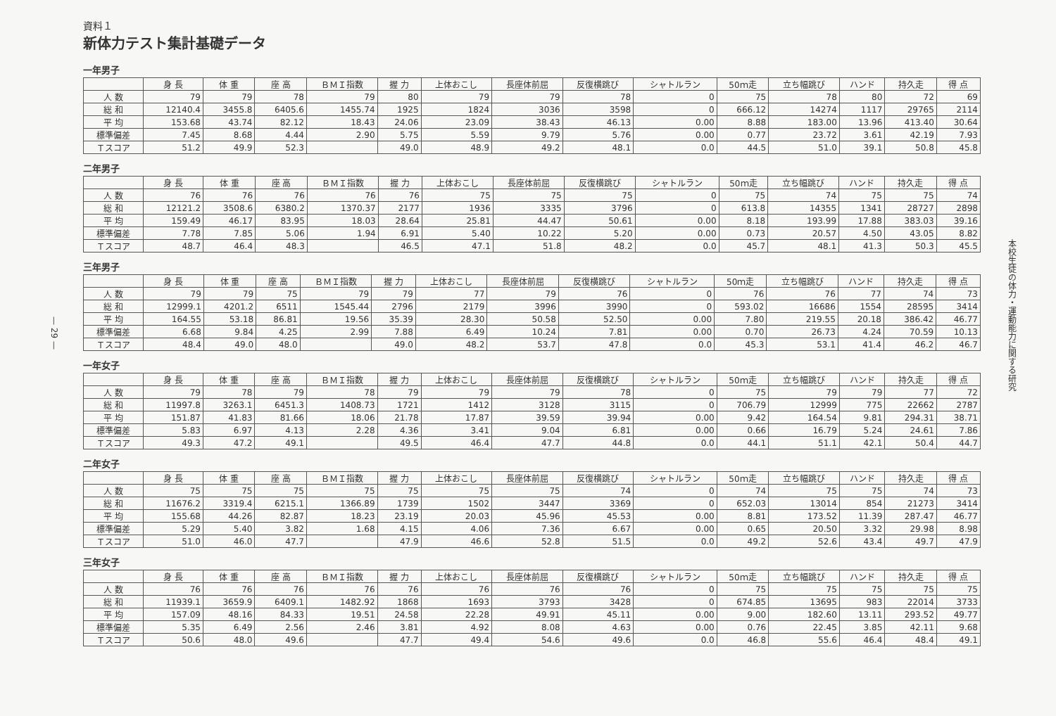— 29 —
資料１
新体力テスト集計基礎データ
一年男子
| | 身 長 | 体 重 | 座 高 | ＢＭＩ指数 | 握 力 | 上体おこし | 長座体前屈 | 反復横跳び | シャトルラン | 50ｍ走 | 立ち幅跳び | ハンド | 持久走 | 得 点 |
| --- | --- | --- | --- | --- | --- | --- | --- | --- | --- | --- | --- | --- | --- | --- |
| 人 数 | 79 | 79 | 78 | 79 | 80 | 79 | 79 | 78 | 0 | 75 | 78 | 80 | 72 | 69 |
| 総 和 | 12140.4 | 3455.8 | 6405.6 | 1455.74 | 1925 | 1824 | 3036 | 3598 | 0 | 666.12 | 14274 | 1117 | 29765 | 2114 |
| 平 均 | 153.68 | 43.74 | 82.12 | 18.43 | 24.06 | 23.09 | 38.43 | 46.13 | 0.00 | 8.88 | 183.00 | 13.96 | 413.40 | 30.64 |
| 標準偏差 | 7.45 | 8.68 | 4.44 | 2.90 | 5.75 | 5.59 | 9.79 | 5.76 | 0.00 | 0.77 | 23.72 | 3.61 | 42.19 | 7.93 |
| Ｔスコア | 51.2 | 49.9 | 52.3 | | 49.0 | 48.9 | 49.2 | 48.1 | 0.0 | 44.5 | 51.0 | 39.1 | 50.8 | 45.8 |
二年男子
| | 身 長 | 体 重 | 座 高 | ＢＭＩ指数 | 握 力 | 上体おこし | 長座体前屈 | 反復横跳び | シャトルラン | 50ｍ走 | 立ち幅跳び | ハンド | 持久走 | 得 点 |
| --- | --- | --- | --- | --- | --- | --- | --- | --- | --- | --- | --- | --- | --- | --- |
| 人 数 | 76 | 76 | 76 | 76 | 76 | 75 | 75 | 75 | 0 | 75 | 74 | 75 | 75 | 74 |
| 総 和 | 12121.2 | 3508.6 | 6380.2 | 1370.37 | 2177 | 1936 | 3335 | 3796 | 0 | 613.8 | 14355 | 1341 | 28727 | 2898 |
| 平 均 | 159.49 | 46.17 | 83.95 | 18.03 | 28.64 | 25.81 | 44.47 | 50.61 | 0.00 | 8.18 | 193.99 | 17.88 | 383.03 | 39.16 |
| 標準偏差 | 7.78 | 7.85 | 5.06 | 1.94 | 6.91 | 5.40 | 10.22 | 5.20 | 0.00 | 0.73 | 20.57 | 4.50 | 43.05 | 8.82 |
| Ｔスコア | 48.7 | 46.4 | 48.3 | | 46.5 | 47.1 | 51.8 | 48.2 | 0.0 | 45.7 | 48.1 | 41.3 | 50.3 | 45.5 |
三年男子
| | 身 長 | 体 重 | 座 高 | ＢＭＩ指数 | 握 力 | 上体おこし | 長座体前屈 | 反復横跳び | シャトルラン | 50ｍ走 | 立ち幅跳び | ハンド | 持久走 | 得 点 |
| --- | --- | --- | --- | --- | --- | --- | --- | --- | --- | --- | --- | --- | --- | --- |
| 人 数 | 79 | 79 | 75 | 79 | 79 | 77 | 79 | 76 | 0 | 76 | 76 | 77 | 74 | 73 |
| 総 和 | 12999.1 | 4201.2 | 6511 | 1545.44 | 2796 | 2179 | 3996 | 3990 | 0 | 593.02 | 16686 | 1554 | 28595 | 3414 |
| 平 均 | 164.55 | 53.18 | 86.81 | 19.56 | 35.39 | 28.30 | 50.58 | 52.50 | 0.00 | 7.80 | 219.55 | 20.18 | 386.42 | 46.77 |
| 標準偏差 | 6.68 | 9.84 | 4.25 | 2.99 | 7.88 | 6.49 | 10.24 | 7.81 | 0.00 | 0.70 | 26.73 | 4.24 | 70.59 | 10.13 |
| Ｔスコア | 48.4 | 49.0 | 48.0 | | 49.0 | 48.2 | 53.7 | 47.8 | 0.0 | 45.3 | 53.1 | 41.4 | 46.2 | 46.7 |
一年女子
| | 身 長 | 体 重 | 座 高 | ＢＭＩ指数 | 握 力 | 上体おこし | 長座体前屈 | 反復横跳び | シャトルラン | 50ｍ走 | 立ち幅跳び | ハンド | 持久走 | 得 点 |
| --- | --- | --- | --- | --- | --- | --- | --- | --- | --- | --- | --- | --- | --- | --- |
| 人 数 | 79 | 78 | 79 | 78 | 79 | 79 | 79 | 78 | 0 | 75 | 79 | 79 | 77 | 72 |
| 総 和 | 11997.8 | 3263.1 | 6451.3 | 1408.73 | 1721 | 1412 | 3128 | 3115 | 0 | 706.79 | 12999 | 775 | 22662 | 2787 |
| 平 均 | 151.87 | 41.83 | 81.66 | 18.06 | 21.78 | 17.87 | 39.59 | 39.94 | 0.00 | 9.42 | 164.54 | 9.81 | 294.31 | 38.71 |
| 標準偏差 | 5.83 | 6.97 | 4.13 | 2.28 | 4.36 | 3.41 | 9.04 | 6.81 | 0.00 | 0.66 | 16.79 | 5.24 | 24.61 | 7.86 |
| Ｔスコア | 49.3 | 47.2 | 49.1 | | 49.5 | 46.4 | 47.7 | 44.8 | 0.0 | 44.1 | 51.1 | 42.1 | 50.4 | 44.7 |
二年女子
| | 身 長 | 体 重 | 座 高 | ＢＭＩ指数 | 握 力 | 上体おこし | 長座体前屈 | 反復横跳び | シャトルラン | 50ｍ走 | 立ち幅跳び | ハンド | 持久走 | 得 点 |
| --- | --- | --- | --- | --- | --- | --- | --- | --- | --- | --- | --- | --- | --- | --- |
| 人 数 | 75 | 75 | 75 | 75 | 75 | 75 | 75 | 74 | 0 | 74 | 75 | 75 | 74 | 73 |
| 総 和 | 11676.2 | 3319.4 | 6215.1 | 1366.89 | 1739 | 1502 | 3447 | 3369 | 0 | 652.03 | 13014 | 854 | 21273 | 3414 |
| 平 均 | 155.68 | 44.26 | 82.87 | 18.23 | 23.19 | 20.03 | 45.96 | 45.53 | 0.00 | 8.81 | 173.52 | 11.39 | 287.47 | 46.77 |
| 標準偏差 | 5.29 | 5.40 | 3.82 | 1.68 | 4.15 | 4.06 | 7.36 | 6.67 | 0.00 | 0.65 | 20.50 | 3.32 | 29.98 | 8.98 |
| Ｔスコア | 51.0 | 46.0 | 47.7 | | 47.9 | 46.6 | 52.8 | 51.5 | 0.0 | 49.2 | 52.6 | 43.4 | 49.7 | 47.9 |
三年女子
| | 身 長 | 体 重 | 座 高 | ＢＭＩ指数 | 握 力 | 上体おこし | 長座体前屈 | 反復横跳び | シャトルラン | 50ｍ走 | 立ち幅跳び | ハンド | 持久走 | 得 点 |
| --- | --- | --- | --- | --- | --- | --- | --- | --- | --- | --- | --- | --- | --- | --- |
| 人 数 | 76 | 76 | 76 | 76 | 76 | 76 | 76 | 76 | 0 | 75 | 75 | 75 | 75 | 75 |
| 総 和 | 11939.1 | 3659.9 | 6409.1 | 1482.92 | 1868 | 1693 | 3793 | 3428 | 0 | 674.85 | 13695 | 983 | 22014 | 3733 |
| 平 均 | 157.09 | 48.16 | 84.33 | 19.51 | 24.58 | 22.28 | 49.91 | 45.11 | 0.00 | 9.00 | 182.60 | 13.11 | 293.52 | 49.77 |
| 標準偏差 | 5.35 | 6.49 | 2.56 | 2.46 | 3.81 | 4.92 | 8.08 | 4.63 | 0.00 | 0.76 | 22.45 | 3.85 | 42.11 | 9.68 |
| Ｔスコア | 50.6 | 48.0 | 49.6 | | 47.7 | 49.4 | 54.6 | 49.6 | 0.0 | 46.8 | 55.6 | 46.4 | 48.4 | 49.1 |
本校生徒の体力・運動能力に関する研究